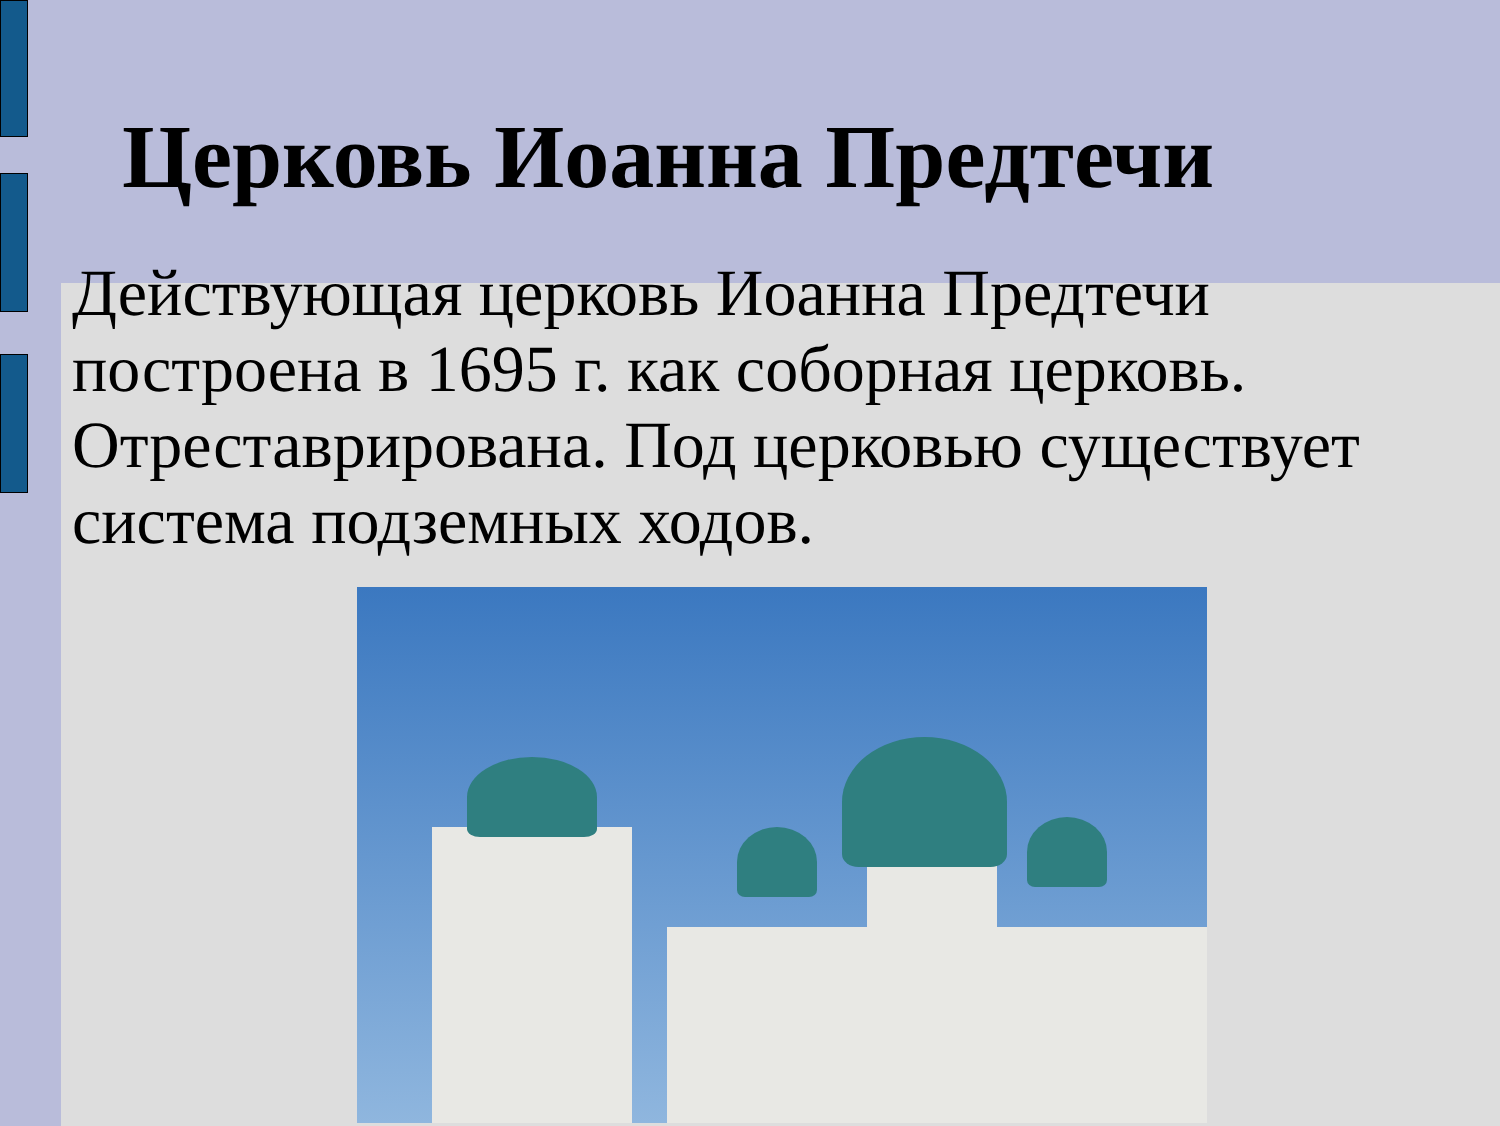Церковь Иоанна Предтечи
Действующая церковь Иоанна Предтечи построена в 1695 г. как соборная церковь. Отреставрирована. Под церковью существует система подземных ходов.